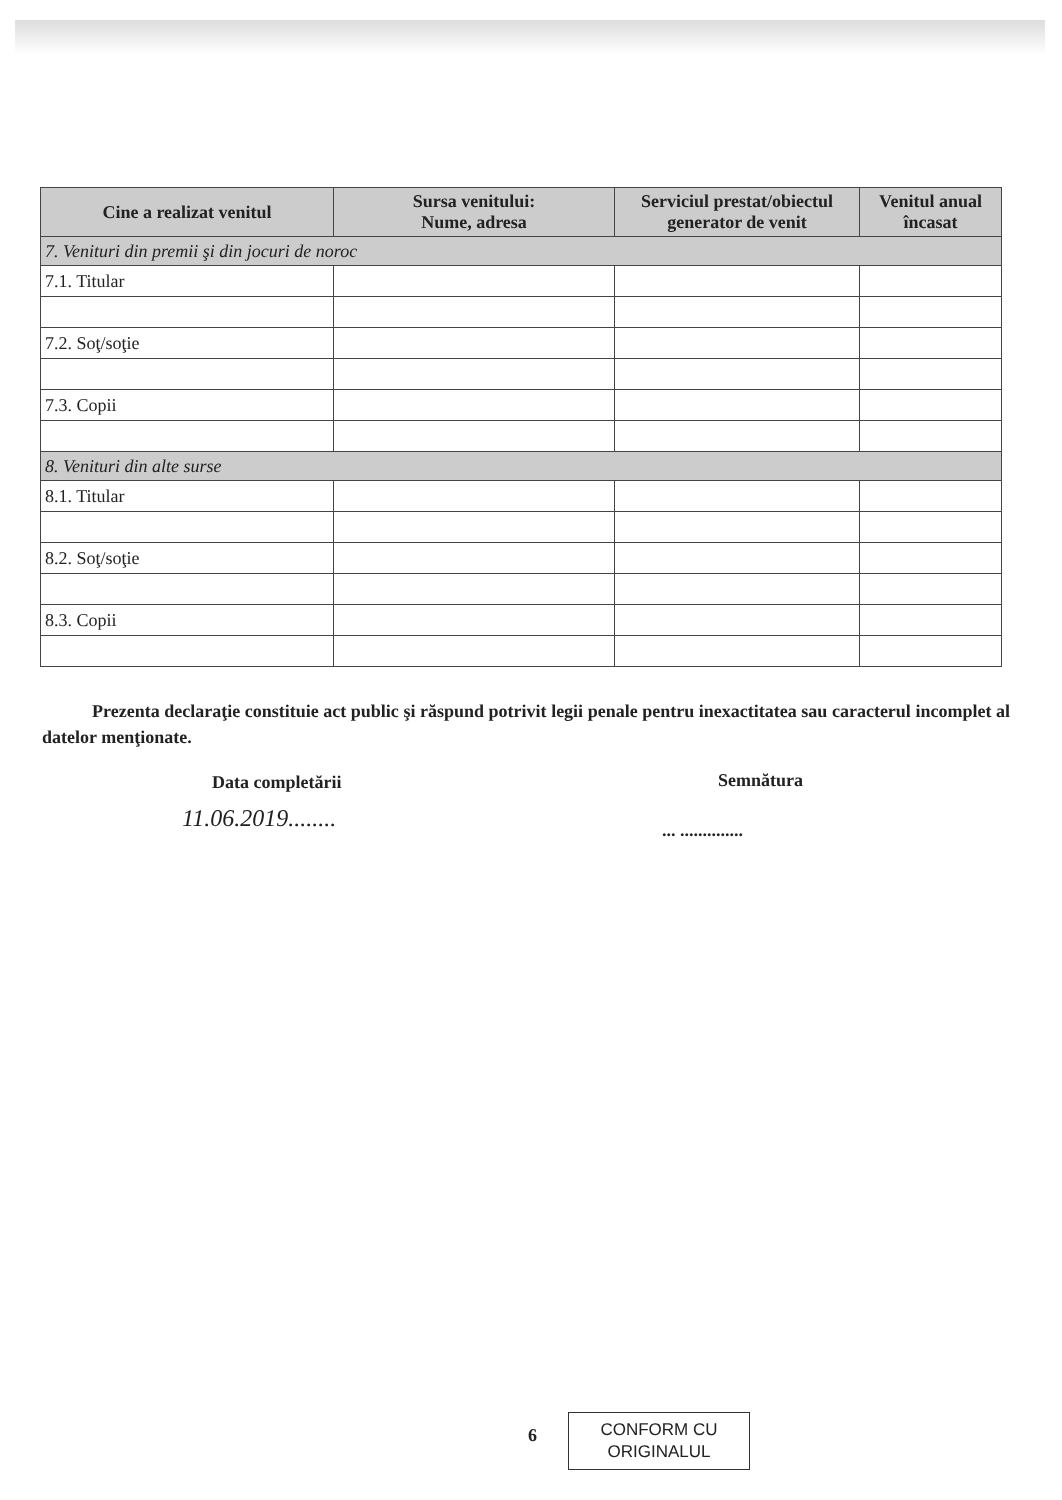| Cine a realizat venitul | Sursa venitului: Nume, adresa | Serviciul prestat/obiectul generator de venit | Venitul anual încasat |
| --- | --- | --- | --- |
| 7. Venituri din premii şi din jocuri de noroc | | | |
| 7.1. Titular | | | |
| 7.2. Soţ/soţie | | | |
| 7.3. Copii | | | |
| 8. Venituri din alte surse | | | |
| 8.1. Titular | | | |
| 8.2. Soţ/soţie | | | |
| 8.3. Copii | | | |
Prezenta declaraţie constituie act public şi răspund potrivit legii penale pentru inexactitatea sau caracterul incomplet al datelor menţionate.
Data completării Semnătura
11.06.2019........ ... ..............
6
CONFORM CU
ORIGINALUL